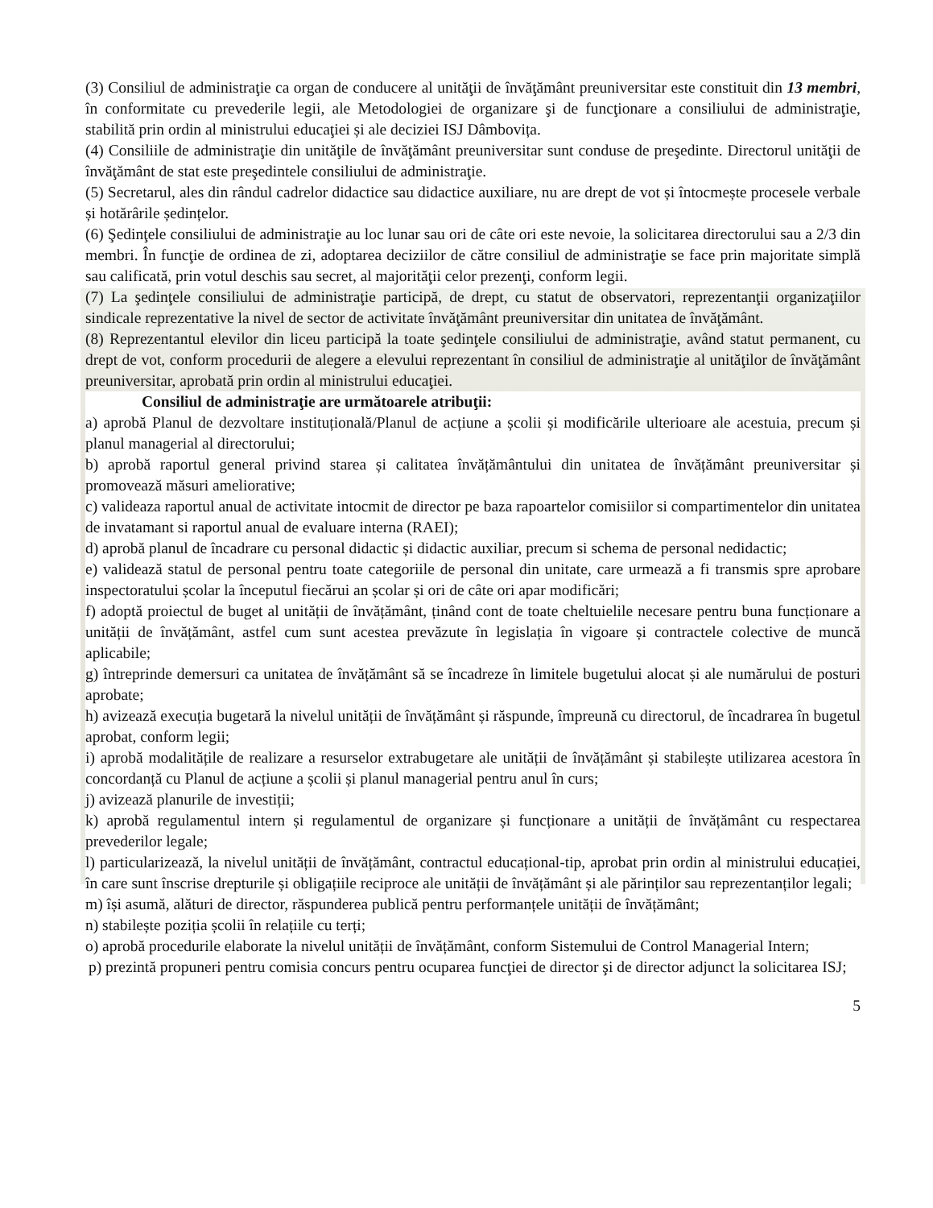(3) Consiliul de administraţie ca organ de conducere al unităţii de învăţământ preuniversitar este constituit din 13 membri, în conformitate cu prevederile legii, ale Metodologiei de organizare şi de funcţionare a consiliului de administraţie, stabilită prin ordin al ministrului educaţiei și ale deciziei ISJ Dâmbovița.
(4) Consiliile de administraţie din unităţile de învăţământ preuniversitar sunt conduse de preşedinte. Directorul unităţii de învăţământ de stat este preşedintele consiliului de administraţie.
(5) Secretarul, ales din rândul cadrelor didactice sau didactice auxiliare, nu are drept de vot și întocmește procesele verbale și hotărârile ședințelor.
(6) Şedinţele consiliului de administraţie au loc lunar sau ori de câte ori este nevoie, la solicitarea directorului sau a 2/3 din membri. În funcţie de ordinea de zi, adoptarea deciziilor de către consiliul de administraţie se face prin majoritate simplă sau calificată, prin votul deschis sau secret, al majorităţii celor prezenţi, conform legii.
(7) La şedinţele consiliului de administraţie participă, de drept, cu statut de observatori, reprezentanţii organizaţiilor sindicale reprezentative la nivel de sector de activitate învăţământ preuniversitar din unitatea de învăţământ.
(8) Reprezentantul elevilor din liceu participă la toate şedinţele consiliului de administraţie, având statut permanent, cu drept de vot, conform procedurii de alegere a elevului reprezentant în consiliul de administraţie al unităţilor de învăţământ preuniversitar, aprobată prin ordin al ministrului educaţiei.
Consiliul de administraţie are următoarele atribuţii:
a) aprobă Planul de dezvoltare instituțională/Planul de acțiune a școlii și modificările ulterioare ale acestuia, precum și planul managerial al directorului;
b) aprobă raportul general privind starea și calitatea învățământului din unitatea de învățământ preuniversitar și promovează măsuri ameliorative;
c) valideaza raportul anual de activitate intocmit de director pe baza rapoartelor comisiilor si compartimentelor din unitatea de invatamant si raportul anual de evaluare interna (RAEI);
d) aprobă planul de încadrare cu personal didactic și didactic auxiliar, precum si schema de personal nedidactic;
e) validează statul de personal pentru toate categoriile de personal din unitate, care urmează a fi transmis spre aprobare inspectoratului școlar la începutul fiecărui an școlar și ori de câte ori apar modificări;
f) adoptă proiectul de buget al unității de învățământ, ținând cont de toate cheltuielile necesare pentru buna funcționare a unității de învățământ, astfel cum sunt acestea prevăzute în legislația în vigoare și contractele colective de muncă aplicabile;
g) întreprinde demersuri ca unitatea de învățământ să se încadreze în limitele bugetului alocat și ale numărului de posturi aprobate;
h) avizează execuția bugetară la nivelul unității de învățământ și răspunde, împreună cu directorul, de încadrarea în bugetul aprobat, conform legii;
i) aprobă modalitățile de realizare a resurselor extrabugetare ale unității de învățământ și stabilește utilizarea acestora în concordanță cu Planul de acțiune a școlii și planul managerial pentru anul în curs;
j) avizează planurile de investiții;
k) aprobă regulamentul intern și regulamentul de organizare și funcționare a unității de învățământ cu respectarea prevederilor legale;
l) particularizează, la nivelul unității de învățământ, contractul educațional-tip, aprobat prin ordin al ministrului educației, în care sunt înscrise drepturile și obligațiile reciproce ale unității de învățământ și ale părinților sau reprezentanților legali;
m) își asumă, alături de director, răspunderea publică pentru performanțele unității de învățământ;
n) stabilește poziția școlii în relațiile cu terți;
o) aprobă procedurile elaborate la nivelul unității de învățământ, conform Sistemului de Control Managerial Intern;
p) prezintă propuneri pentru comisia concurs pentru ocuparea funcţiei de director şi de director adjunct la solicitarea ISJ;
5